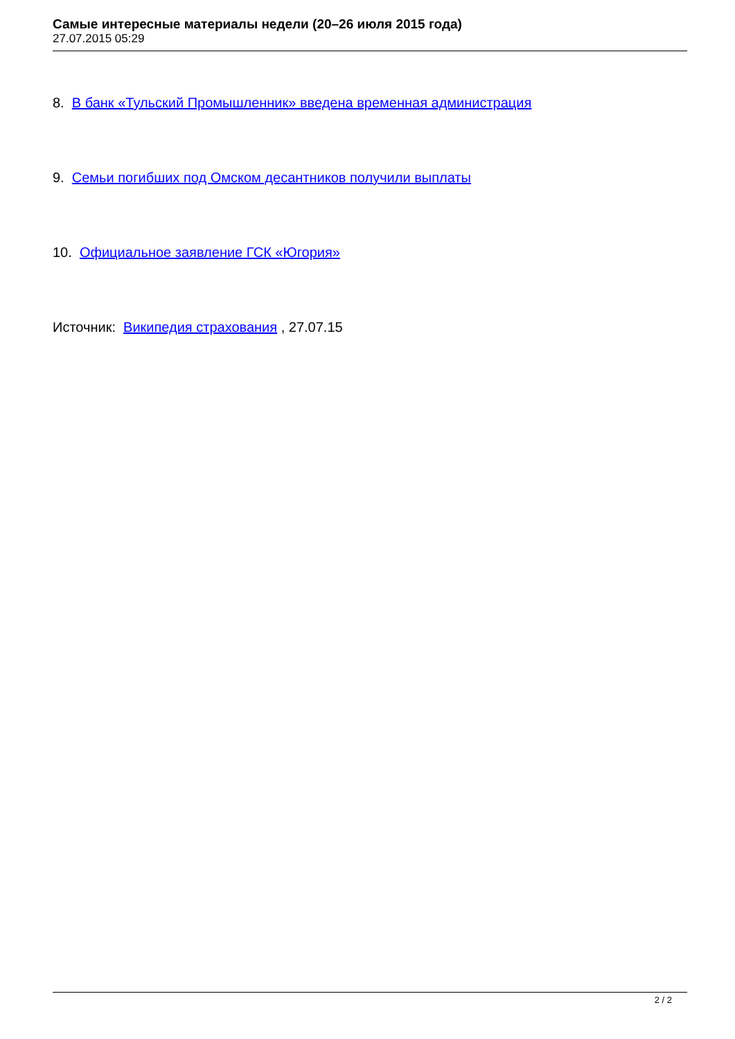Самые интересные материалы недели (20–26 июля 2015 года)
27.07.2015 05:29
8. В банк «Тульский Промышленник» введена временная администрация
9. Семьи погибших под Омском десантников получили выплаты
10. Официальное заявление ГСК «Югория»
Источник: Википедия страхования , 27.07.15
2 / 2